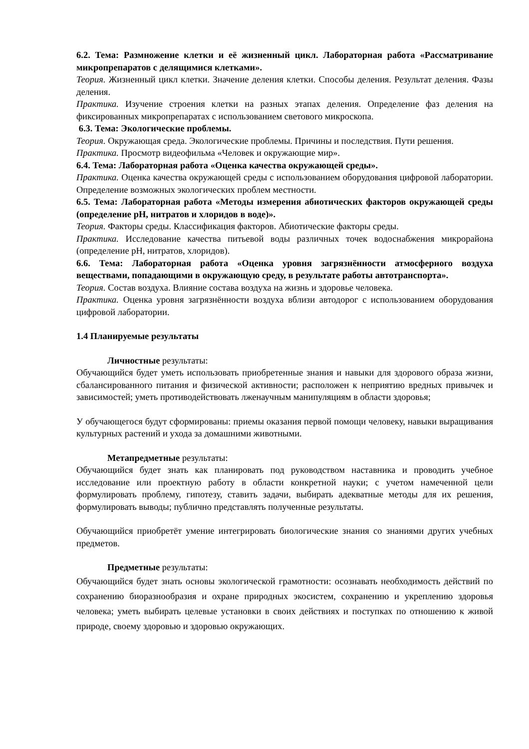6.2. Тема: Размножение клетки и её жизненный цикл. Лабораторная работа «Рассматривание микропрепаратов с делящимися клетками».
Теория. Жизненный цикл клетки. Значение деления клетки. Способы деления. Результат деления. Фазы деления.
Практика. Изучение строения клетки на разных этапах деления. Определение фаз деления на фиксированных микропрепаратах с использованием светового микроскопа.
6.3. Тема: Экологические проблемы.
Теория. Окружающая среда. Экологические проблемы. Причины и последствия. Пути решения.
Практика. Просмотр видеофильма «Человек и окружающие мир».
6.4. Тема: Лабораторная работа «Оценка качества окружающей среды».
Практика. Оценка качества окружающей среды с использованием оборудования цифровой лаборатории. Определение возможных экологических проблем местности.
6.5. Тема: Лабораторная работа «Методы измерения абиотических факторов окружающей среды (определение рН, нитратов и хлоридов в воде)».
Теория. Факторы среды. Классификация факторов. Абиотические факторы среды.
Практика. Исследование качества питьевой воды различных точек водоснабжения микрорайона (определение рН, нитратов, хлоридов).
6.6. Тема: Лабораторная работа «Оценка уровня загрязнённости атмосферного воздуха веществами, попадающими в окружающую среду, в результате работы автотранспорта».
Теория. Состав воздуха. Влияние состава воздуха на жизнь и здоровье человека.
Практика. Оценка уровня загрязнённости воздуха вблизи автодорог с использованием оборудования цифровой лаборатории.
1.4 Планируемые результаты
Личностные результаты:
Обучающийся будет уметь использовать приобретенные знания и навыки для здорового образа жизни, сбалансированного питания и физической активности; расположен к неприятию вредных привычек и зависимостей; уметь противодействовать лженаучным манипуляциям в области здоровья;
У обучающегося будут сформированы: приемы оказания первой помощи человеку, навыки выращивания культурных растений и ухода за домашними животными.
Метапредметные результаты:
Обучающийся будет знать как планировать под руководством наставника и проводить учебное исследование или проектную работу в области конкретной науки; с учетом намеченной цели формулировать проблему, гипотезу, ставить задачи, выбирать адекватные методы для их решения, формулировать выводы; публично представлять полученные результаты.
Обучающийся приобретёт умение интегрировать биологические знания со знаниями других учебных предметов.
Предметные результаты:
Обучающийся будет знать основы экологической грамотности: осознавать необходимость действий по сохранению биоразнообразия и охране природных экосистем, сохранению и укреплению здоровья человека; уметь выбирать целевые установки в своих действиях и поступках по отношению к живой природе, своему здоровью и здоровью окружающих.